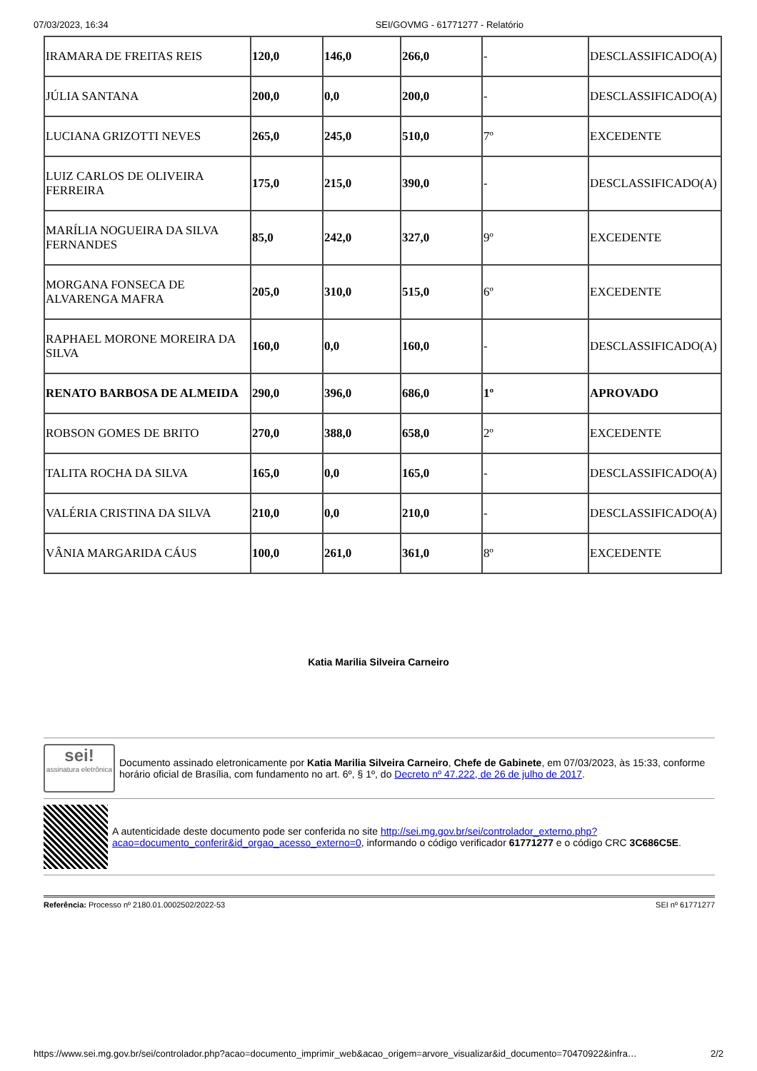07/03/2023, 16:34 SEI/GOVMG - 61771277 - Relatório
| IRAMARA DE FREITAS REIS | 120,0 | 146,0 | 266,0 | - | DESCLASSIFICADO(A) |
| JÚLIA SANTANA | 200,0 | 0,0 | 200,0 | - | DESCLASSIFICADO(A) |
| LUCIANA GRIZOTTI NEVES | 265,0 | 245,0 | 510,0 | 7º | EXCEDENTE |
| LUIZ CARLOS DE OLIVEIRA FERREIRA | 175,0 | 215,0 | 390,0 | - | DESCLASSIFICADO(A) |
| MARÍLIA NOGUEIRA DA SILVA FERNANDES | 85,0 | 242,0 | 327,0 | 9º | EXCEDENTE |
| MORGANA FONSECA DE ALVARENGA MAFRA | 205,0 | 310,0 | 515,0 | 6º | EXCEDENTE |
| RAPHAEL MORONE MOREIRA DA SILVA | 160,0 | 0,0 | 160,0 | - | DESCLASSIFICADO(A) |
| RENATO BARBOSA DE ALMEIDA | 290,0 | 396,0 | 686,0 | 1º | APROVADO |
| ROBSON GOMES DE BRITO | 270,0 | 388,0 | 658,0 | 2º | EXCEDENTE |
| TALITA ROCHA DA SILVA | 165,0 | 0,0 | 165,0 | - | DESCLASSIFICADO(A) |
| VALÉRIA CRISTINA DA SILVA | 210,0 | 0,0 | 210,0 | - | DESCLASSIFICADO(A) |
| VÂNIA MARGARIDA CÁUS | 100,0 | 261,0 | 361,0 | 8º | EXCEDENTE |
Katia Marilia Silveira Carneiro
sei!
assinatura eletrônica
Documento assinado eletronicamente por Katia Marilia Silveira Carneiro, Chefe de Gabinete, em 07/03/2023, às 15:33, conforme horário oficial de Brasília, com fundamento no art. 6º, § 1º, do Decreto nº 47.222, de 26 de julho de 2017.
A autenticidade deste documento pode ser conferida no site http://sei.mg.gov.br/sei/controlador_externo.php?acao=documento_conferir&id_orgao_acesso_externo=0, informando o código verificador 61771277 e o código CRC 3C686C5E.
Referência: Processo nº 2180.01.0002502/2022-53 SEI nº 61771277
https://www.sei.mg.gov.br/sei/controlador.php?acao=documento_imprimir_web&acao_origem=arvore_visualizar&id_documento=70470922&infra… 2/2